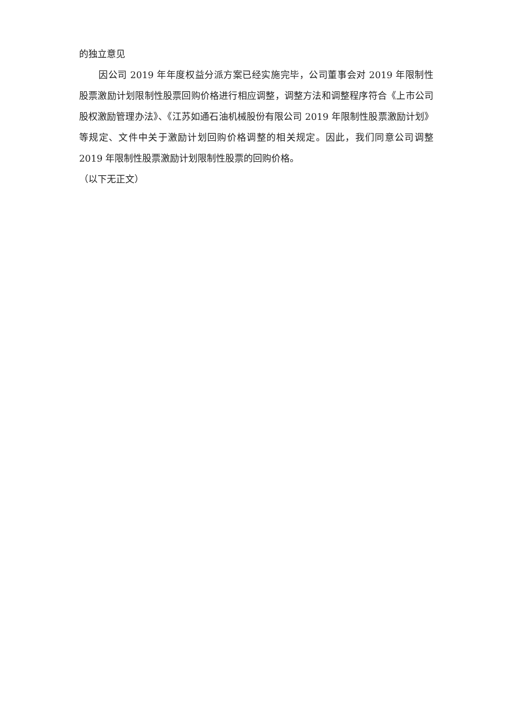的独立意见
因公司 2019 年年度权益分派方案已经实施完毕，公司董事会对 2019 年限制性股票激励计划限制性股票回购价格进行相应调整，调整方法和调整程序符合《上市公司股权激励管理办法》、《江苏如通石油机械股份有限公司 2019 年限制性股票激励计划》等规定、文件中关于激励计划回购价格调整的相关规定。因此，我们同意公司调整 2019 年限制性股票激励计划限制性股票的回购价格。
（以下无正文）